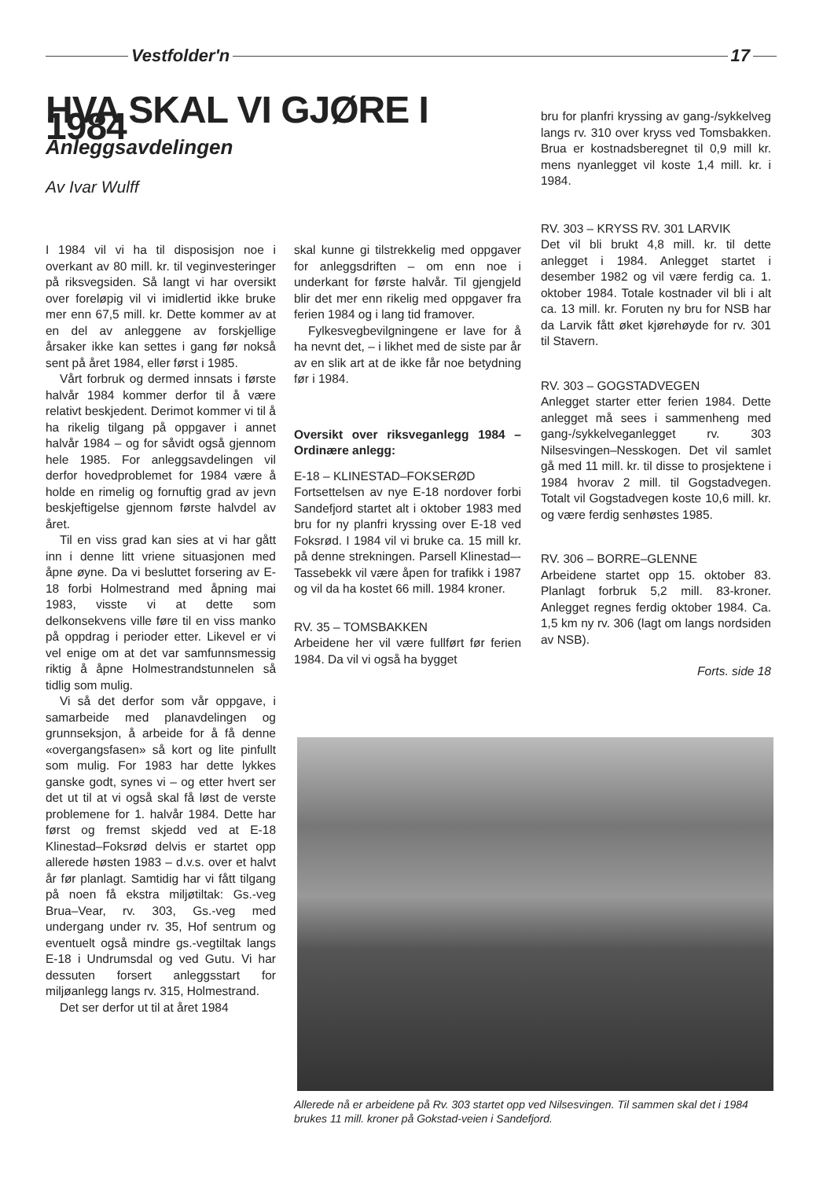Vestfolder'n 17
HVA SKAL VI GJØRE I 1984
Anleggsavdelingen
Av Ivar Wulff
I 1984 vil vi ha til disposisjon noe i overkant av 80 mill. kr. til veginvesteringer på riksvegsiden. Så langt vi har oversikt over foreløpig vil vi imidlertid ikke bruke mer enn 67,5 mill. kr. Dette kommer av at en del av anleggene av forskjellige årsaker ikke kan settes i gang før nokså sent på året 1984, eller først i 1985.
Vårt forbruk og dermed innsats i første halvår 1984 kommer derfor til å være relativt beskjedent. Derimot kommer vi til å ha rikelig tilgang på oppgaver i annet halvår 1984 – og for såvidt også gjennom hele 1985. For anleggsavdelingen vil derfor hovedproblemet for 1984 være å holde en rimelig og fornuftig grad av jevn beskjeftigelse gjennom første halvdel av året.
Til en viss grad kan sies at vi har gått inn i denne litt vriene situasjonen med åpne øyne. Da vi besluttet forsering av E-18 forbi Holmestrand med åpning mai 1983, visste vi at dette som delkonsekvens ville føre til en viss manko på oppdrag i perioder etter. Likevel er vi vel enige om at det var samfunnsmessig riktig å åpne Holmestrandstunnelen så tidlig som mulig.
Vi så det derfor som vår oppgave, i samarbeide med planavdelingen og grunnseksjon, å arbeide for å få denne «overgangsfasen» så kort og lite pinfullt som mulig. For 1983 har dette lykkes ganske godt, synes vi – og etter hvert ser det ut til at vi også skal få løst de verste problemene for 1. halvår 1984. Dette har først og fremst skjedd ved at E-18 Klinestad–Foksrød delvis er startet opp allerede høsten 1983 – d.v.s. over et halvt år før planlagt. Samtidig har vi fått tilgang på noen få ekstra miljøtiltak: Gs.-veg Brua–Vear, rv. 303, Gs.-veg med undergang under rv. 35, Hof sentrum og eventuelt også mindre gs.-vegtiltak langs E-18 i Undrumsdal og ved Gutu. Vi har dessuten forsert anleggsstart for miljøanlegg langs rv. 315, Holmestrand.
Det ser derfor ut til at året 1984
skal kunne gi tilstrekkelig med oppgaver for anleggsdriften – om enn noe i underkant for første halvår. Til gjengjeld blir det mer enn rikelig med oppgaver fra ferien 1984 og i lang tid framover.
Fylkesvegbevilgningene er lave for å ha nevnt det, – i likhet med de siste par år av en slik art at de ikke får noe betydning før i 1984.
Oversikt over riksveganlegg 1984 – Ordinære anlegg:
E-18 – KLINESTAD–FOKSERØD
Fortsettelsen av nye E-18 nordover forbi Sandefjord startet alt i oktober 1983 med bru for ny planfri kryssing over E-18 ved Foksrød. I 1984 vil vi bruke ca. 15 mill kr. på denne strekningen. Parsell Klinestad–-Tassebekk vil være åpen for trafikk i 1987 og vil da ha kostet 66 mill. 1984 kroner.
RV. 35 – TOMSBAKKEN
Arbeidene her vil være fullført før ferien 1984. Da vil vi også ha bygget
bru for planfri kryssing av gang-/sykkelveg langs rv. 310 over kryss ved Tomsbakken. Brua er kostnadsberegnet til 0,9 mill kr. mens nyanlegget vil koste 1,4 mill. kr. i 1984.
RV. 303 – KRYSS RV. 301 LARVIK
Det vil bli brukt 4,8 mill. kr. til dette anlegget i 1984. Anlegget startet i desember 1982 og vil være ferdig ca. 1. oktober 1984. Totale kostnader vil bli i alt ca. 13 mill. kr. Foruten ny bru for NSB har da Larvik fått øket kjørehøyde for rv. 301 til Stavern.
RV. 303 – GOGSTADVEGEN
Anlegget starter etter ferien 1984. Dette anlegget må sees i sammenheng med gang-/sykkelveganlegget rv. 303 Nilsesvingen–Nesskogen. Det vil samlet gå med 11 mill. kr. til disse to prosjektene i 1984 hvorav 2 mill. til Gogstadvegen. Totalt vil Gogstadvegen koste 10,6 mill. kr. og være ferdig senhøstes 1985.
RV. 306 – BORRE–GLENNE
Arbeidene startet opp 15. oktober 83. Planlagt forbruk 5,2 mill. 83-kroner. Anlegget regnes ferdig oktober 1984. Ca. 1,5 km ny rv. 306 (lagt om langs nordsiden av NSB).
Forts. side 18
Allerede nå er arbeidene på Rv. 303 startet opp ved Nilsesvingen. Til sammen skal det i 1984 brukes 11 mill. kroner på Gokstad-veien i Sandefjord.